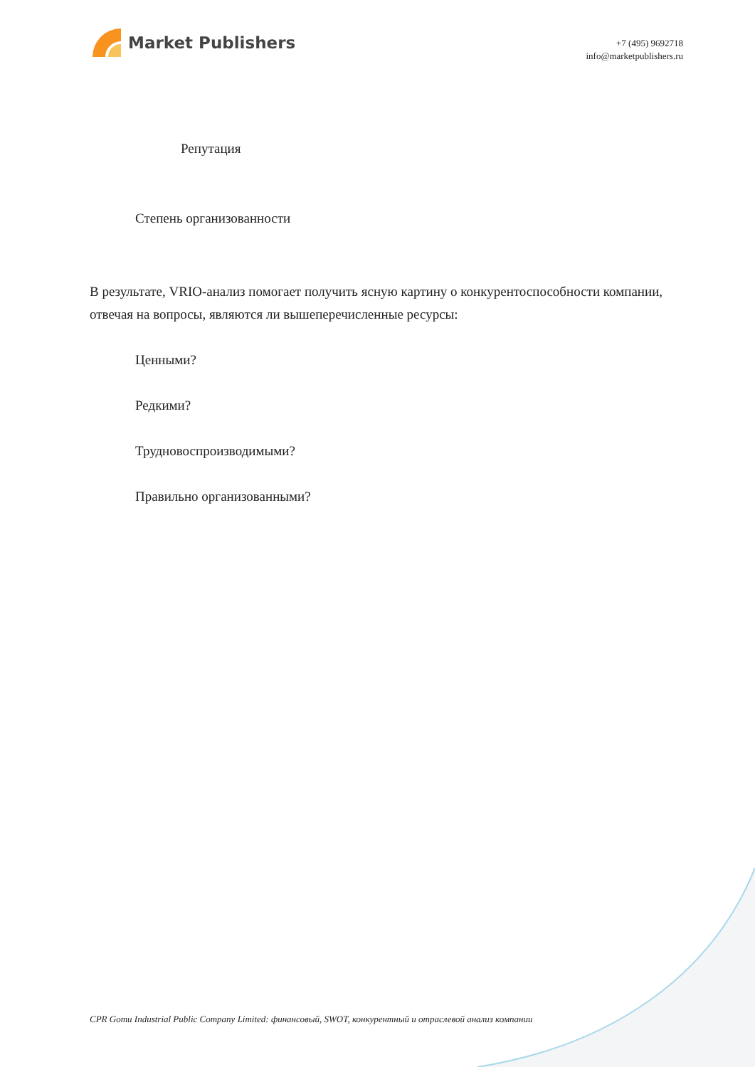Market Publishers
+7 (495) 9692718
info@marketpublishers.ru
Репутация
Степень организованности
В результате, VRIO-анализ помогает получить ясную картину о конкурентоспособности компании, отвечая на вопросы, являются ли вышеперечисленные ресурсы:
Ценными?
Редкими?
Трудновоспроизводимыми?
Правильно организованными?
CPR Gomu Industrial Public Company Limited: финансовый, SWOT, конкурентный и отраслевой анализ компании